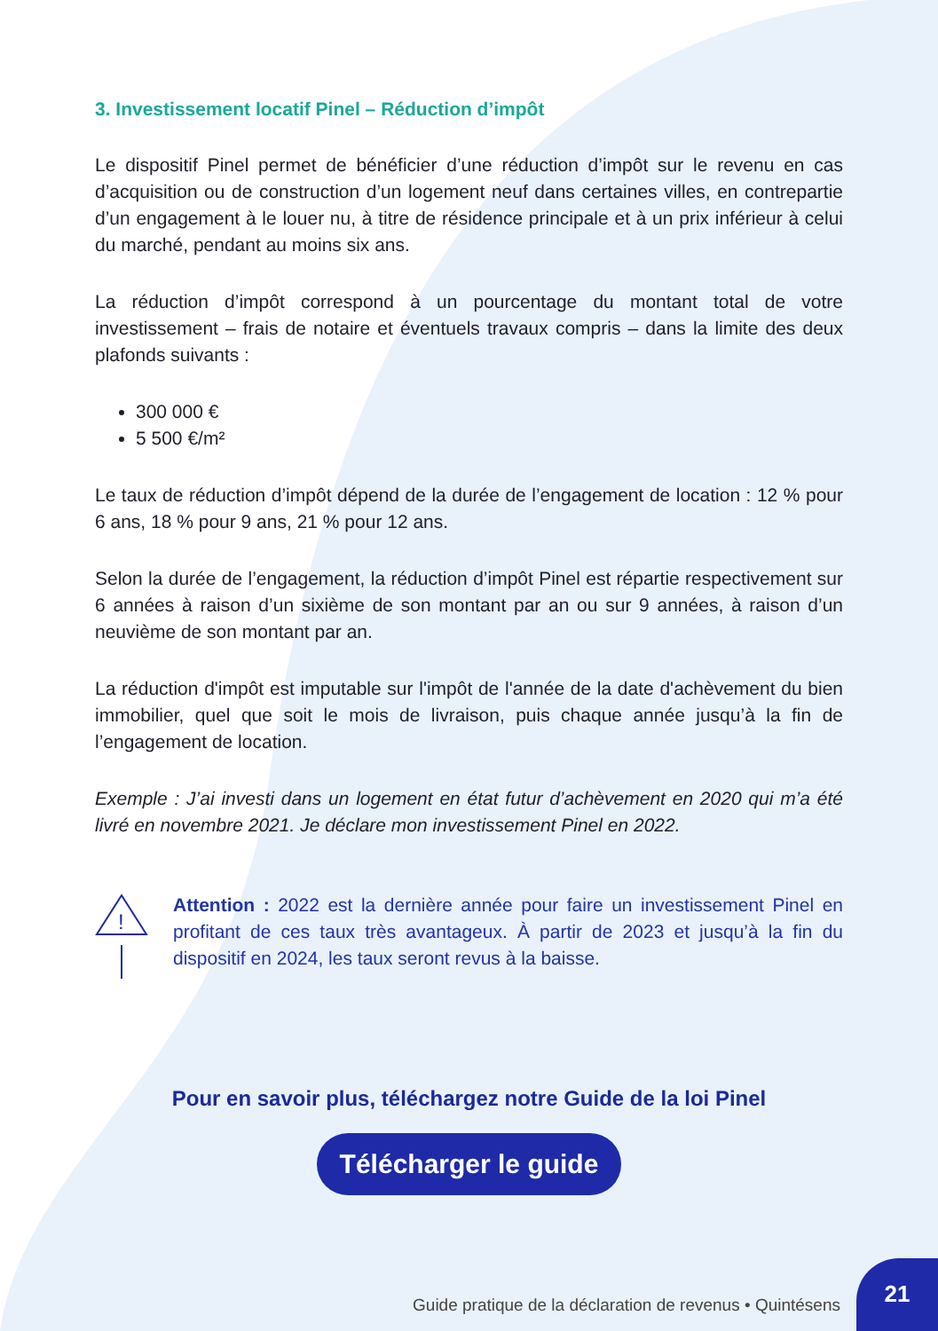3. Investissement locatif Pinel – Réduction d’impôt
Le dispositif Pinel permet de bénéficier d’une réduction d’impôt sur le revenu en cas d’acquisition ou de construction d’un logement neuf dans certaines villes, en contrepartie d’un engagement à le louer nu, à titre de résidence principale et à un prix inférieur à celui du marché, pendant au moins six ans.
La réduction d’impôt correspond à un pourcentage du montant total de votre investissement – frais de notaire et éventuels travaux compris – dans la limite des deux plafonds suivants :
300 000 €
5 500 €/m²
Le taux de réduction d’impôt dépend de la durée de l’engagement de location : 12 % pour 6 ans, 18 % pour 9 ans, 21 % pour 12 ans.
Selon la durée de l’engagement, la réduction d’impôt Pinel est répartie respectivement sur 6 années à raison d’un sixième de son montant par an ou sur 9 années, à raison d’un neuvième de son montant par an.
La réduction d'impôt est imputable sur l'impôt de l'année de la date d'achèvement du bien immobilier, quel que soit le mois de livraison, puis chaque année jusqu’à la fin de l’engagement de location.
Exemple : J’ai investi dans un logement en état futur d’achèvement en 2020 qui m’a été livré en novembre 2021. Je déclare mon investissement Pinel en 2022.
!
Attention : 2022 est la dernière année pour faire un investissement Pinel en profitant de ces taux très avantageux. À partir de 2023 et jusqu’à la fin du dispositif en 2024, les taux seront revus à la baisse.
Pour en savoir plus, téléchargez notre Guide de la loi Pinel
Télécharger le guide
Guide pratique de la déclaration de revenus • Quintésens
21